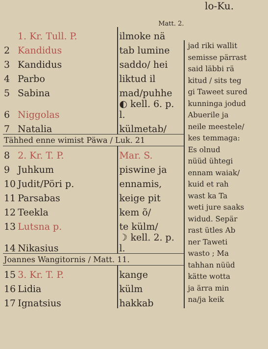lo-Ku.
Matt. 2.
| | 1. Kr. Tull. P. | ilmoke nä |
| 2 | Kandidus | tab lumine |
| 3 | Kandidus | saddo/ hei |
| 4 | Parbo | liktud il |
| 5 | Sabina | mad/puhhe |
| 6 | Niggolas | ◐ kell. 6. p. l. |
| 7 | Natalia | külmetab/ |
Tähhed enne wimist Päwa / Luk. 21
| 8 | 2. Kr. T. P. | Mar. S. |
| 9 | Juhkum | piswine ja |
| 10 | Judit/Pöri p. | ennamis, |
| 11 | Parsabas | keige pit |
| 12 | Teekla | kem õ/ |
| 13 | Lutsna p. | te külm/ |
| 14 | Nikasius | ☽ kell. 2. p. l. |
Joannes Wangitornis / Matt. 11.
| 15 | 3. Kr. T. P. | kange |
| 16 | Lidia | külm |
| 17 | Ignatsius | hakkab |
jad riki wallit
semisse pärrast
said läbbi rä
kitud / sits teg
gi Taweet sured
kunninga jodud
Abuerile ja
neile meestele/
kes temmaga:
Es olnud
nüüd ühtegi
ennam waiak/
kuid et rah
wast ka Ta
weti jure saaks
widud. Sepär
rast ütles Ab
ner Taweti
wasto ; Ma
tahhan nüüd
kätte wotta
ja ärra min
na/ja keik